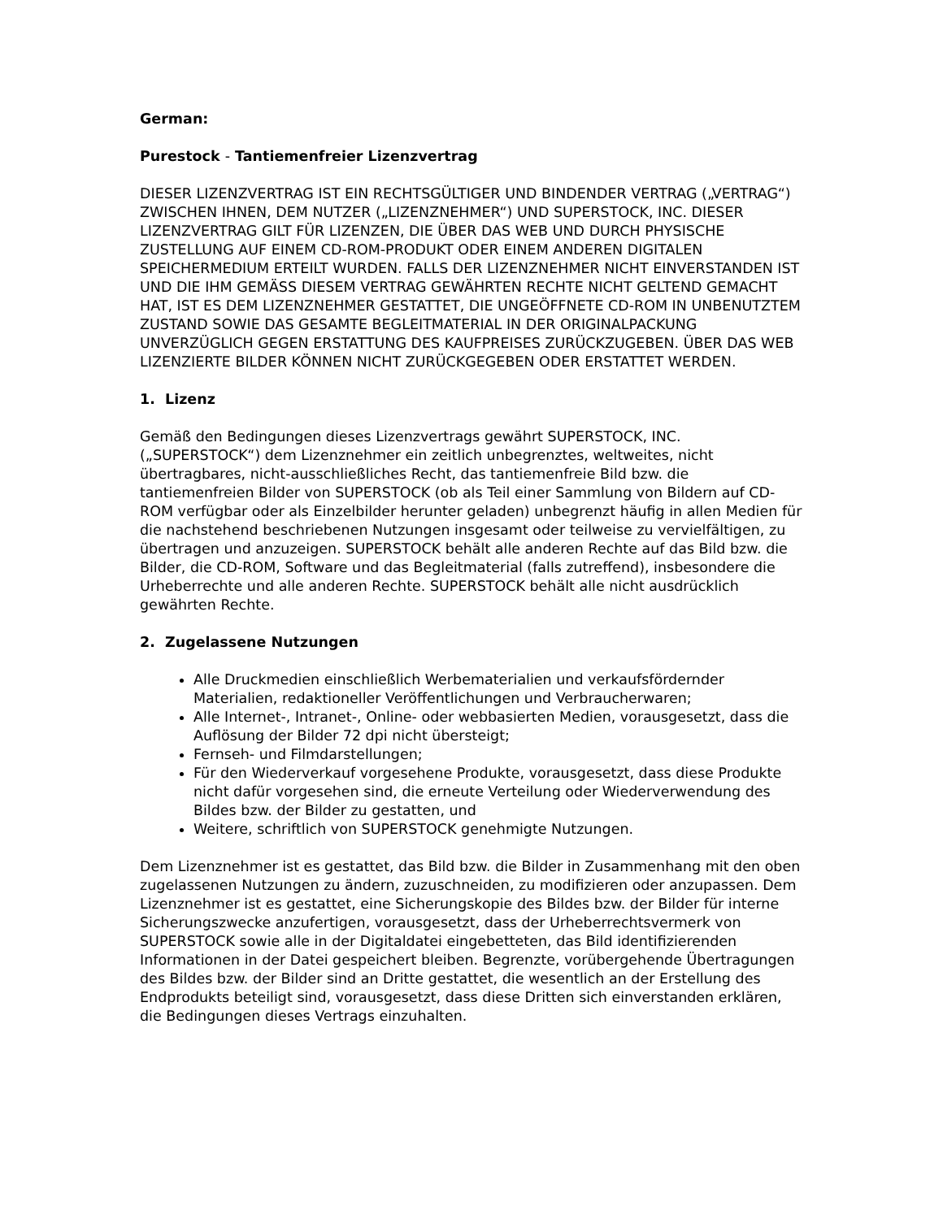German:
Purestock - Tantiemenfreier Lizenzvertrag
DIESER LIZENZVERTRAG IST EIN RECHTSGÜLTIGER UND BINDENDER VERTRAG („VERTRAG“) ZWISCHEN IHNEN, DEM NUTZER („LIZENZNEHMER“) UND SUPERSTOCK, INC. DIESER LIZENZVERTRAG GILT FÜR LIZENZEN, DIE ÜBER DAS WEB UND DURCH PHYSISCHE ZUSTELLUNG AUF EINEM CD-ROM-PRODUKT ODER EINEM ANDEREN DIGITALEN SPEICHERMEDIUM ERTEILT WURDEN. FALLS DER LIZENZNEHMER NICHT EINVERSTANDEN IST UND DIE IHM GEMÄSS DIESEM VERTRAG GEWÄHRTEN RECHTE NICHT GELTEND GEMACHT HAT, IST ES DEM LIZENZNEHMER GESTATTET, DIE UNGEÖFFNETE CD-ROM IN UNBENUTZTEM ZUSTAND SOWIE DAS GESAMTE BEGLEITMATERIAL IN DER ORIGINALPACKUNG UNVERZÜGLICH GEGEN ERSTATTUNG DES KAUFPREISES ZURÜCKZUGEBEN. ÜBER DAS WEB LIZENZIERTE BILDER KÖNNEN NICHT ZURÜCKGEGEBEN ODER ERSTATTET WERDEN.
1. Lizenz
Gemäß den Bedingungen dieses Lizenzvertrags gewährt SUPERSTOCK, INC. („SUPERSTOCK“) dem Lizenznehmer ein zeitlich unbegrenztes, weltweites, nicht übertragbares, nicht-ausschließliches Recht, das tantiemenfreie Bild bzw. die tantiemenfreien Bilder von SUPERSTOCK (ob als Teil einer Sammlung von Bildern auf CD-ROM verfügbar oder als Einzelbilder herunter geladen) unbegrenzt häufig in allen Medien für die nachstehend beschriebenen Nutzungen insgesamt oder teilweise zu vervielfältigen, zu übertragen und anzuzeigen. SUPERSTOCK behält alle anderen Rechte auf das Bild bzw. die Bilder, die CD-ROM, Software und das Begleitmaterial (falls zutreffend), insbesondere die Urheberrechte und alle anderen Rechte. SUPERSTOCK behält alle nicht ausdrücklich gewährten Rechte.
2. Zugelassene Nutzungen
Alle Druckmedien einschließlich Werbematerialien und verkaufsfördernder Materialien, redaktioneller Veröffentlichungen und Verbraucherwaren;
Alle Internet-, Intranet-, Online- oder webbasierten Medien, vorausgesetzt, dass die Auflösung der Bilder 72 dpi nicht übersteigt;
Fernseh- und Filmdarstellungen;
Für den Wiederverkauf vorgesehene Produkte, vorausgesetzt, dass diese Produkte nicht dafür vorgesehen sind, die erneute Verteilung oder Wiederverwendung des Bildes bzw. der Bilder zu gestatten, und
Weitere, schriftlich von SUPERSTOCK genehmigte Nutzungen.
Dem Lizenznehmer ist es gestattet, das Bild bzw. die Bilder in Zusammenhang mit den oben zugelassenen Nutzungen zu ändern, zuzuschneiden, zu modifizieren oder anzupassen. Dem Lizenznehmer ist es gestattet, eine Sicherungskopie des Bildes bzw. der Bilder für interne Sicherungszwecke anzufertigen, vorausgesetzt, dass der Urheberrechtsvermerk von SUPERSTOCK sowie alle in der Digitaldatei eingebetteten, das Bild identifizierenden Informationen in der Datei gespeichert bleiben. Begrenzte, vorübergehende Übertragungen des Bildes bzw. der Bilder sind an Dritte gestattet, die wesentlich an der Erstellung des Endprodukts beteiligt sind, vorausgesetzt, dass diese Dritten sich einverstanden erklären, die Bedingungen dieses Vertrags einzuhalten.